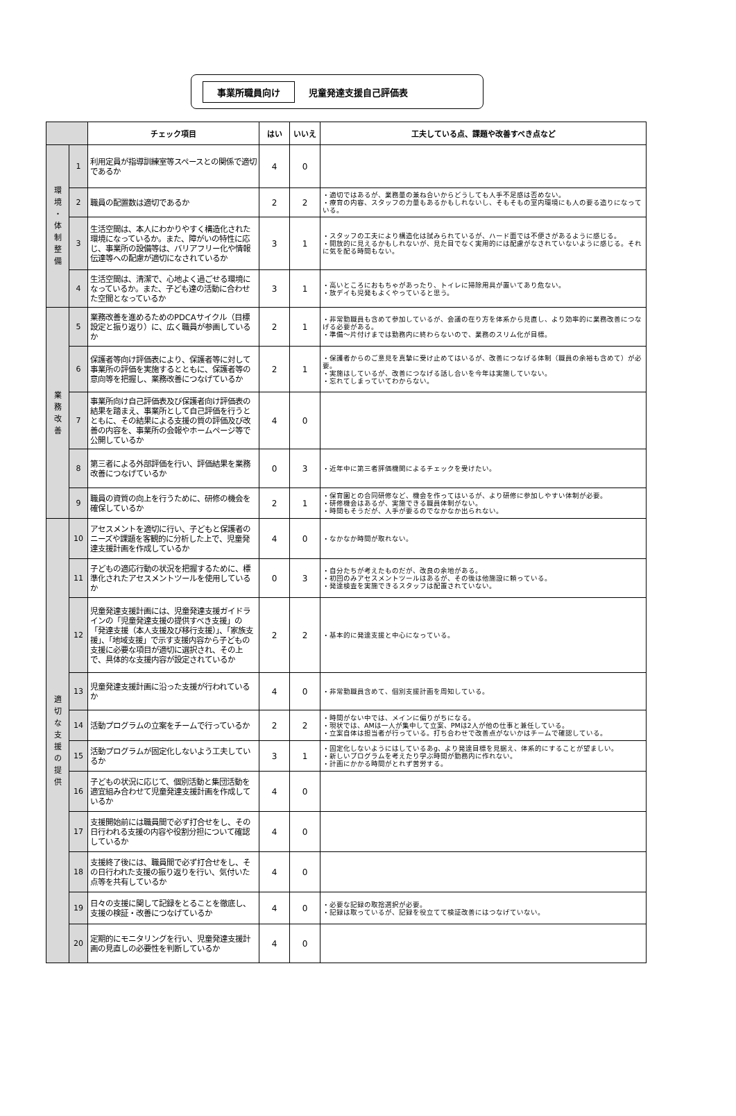事業所職員向け 児童発達支援自己評価表
| | | チェック項目 | はい | いいえ | 工夫している点、課題や改善すべき点など |
| --- | --- | --- | --- | --- | --- |
| 環 境 ・ 体 制 整 備 | 1 | 利用定員が指導訓練室等スペースとの関係で適切であるか | 4 | 0 | |
| | 2 | 職員の配置数は適切であるか | 2 | 2 | ・適切ではあるが、業務量の兼ね合いからどうしても人手不足感は否めない。 ・療育の内容、スタッフの力量もあるかもしれないし、そもそもの室内環境にも人の要る造りになっている。 |
| | 3 | 生活空間は、本人にわかりやすく構造化された環境になっているか。また、障がいの特性に応じ、事業所の設備等は、バリアフリー化や情報伝達等への配慮が適切になされているか | 3 | 1 | ・スタッフの工夫により構造化は試みられているが、ハード面では不便さがあるように感じる。 ・開放的に見えるかもしれないが、見た目でなく実用的には配慮がなされていないように感じる。それに気を配る時間もない。 |
| | 4 | 生活空間は、清潔で、心地よく過ごせる環境になっているか。また、子ども達の活動に合わせた空間となっているか | 3 | 1 | ・高いところにおもちゃがあったり、トイレに掃除用具が置いてあり危ない。 ・放デイも児発もよくやっていると思う。 |
| 業 務 改 善 | 5 | 業務改善を進めるためのPDCAサイクル（目標設定と振り返り）に、広く職員が参画しているか | 2 | 1 | ・非常勤職員も含めて参加しているが、会議の在り方を体系から見直し、より効率的に業務改善につなげる必要がある。 ・準備～片付けまでは勤務内に終わらないので、業務のスリム化が目標。 |
| | 6 | 保護者等向け評価表により、保護者等に対して事業所の評価を実施するとともに、保護者等の意向等を把握し、業務改善につなげているか | 2 | 1 | ・保護者からのご意見を真摯に受け止めてはいるが、改善につなげる体制（職員の余裕も含めて）が必要。 ・実施はしているが、改善につなげる話し合いを今年は実施していない。 ・忘れてしまっていてわからない。 |
| | 7 | 事業所向け自己評価表及び保護者向け評価表の結果を踏まえ、事業所として自己評価を行うとともに、その結果による支援の質の評価及び改善の内容を、事業所の会報やホームページ等で公開しているか | 4 | 0 | |
| | 8 | 第三者による外部評価を行い、評価結果を業務改善につなげているか | 0 | 3 | ・近年中に第三者評価機関によるチェックを受けたい。 |
| | 9 | 職員の資質の向上を行うために、研修の機会を確保しているか | 2 | 1 | ・保育園との合同研修など、機会を作ってはいるが、より研修に参加しやすい体制が必要。 ・研修機会はあるが、実施できる職員体制がない。 ・時間もそうだが、人手が要るのでなかなか出られない。 |
| 適 切 な 支 援 の 提 供 | 10 | アセスメントを適切に行い、子どもと保護者のニーズや課題を客観的に分析した上で、児童発達支援計画を作成しているか | 4 | 0 | ・なかなか時間が取れない。 |
| | 11 | 子どもの適応行動の状況を把握するために、標準化されたアセスメントツールを使用しているか | 0 | 3 | ・自分たちが考えたものだが、改良の余地がある。 ・初回のみアセスメントツールはあるが、その後は他施設に頼っている。 ・発達検査を実施できるスタッフは配置されていない。 |
| | 12 | 児童発達支援計画には、児童発達支援ガイドラインの「児童発達支援の提供すべき支援」の「発達支援（本人支援及び移行支援）」、「家族支援」、「地域支援」で示す支援内容から子どもの支援に必要な項目が適切に選択され、その上で、具体的な支援内容が設定されているか | 2 | 2 | ・基本的に発達支援と中心になっている。 |
| | 13 | 児童発達支援計画に沿った支援が行われているか | 4 | 0 | ・非常勤職員含めて、個別支援計画を周知している。 |
| | 14 | 活動プログラムの立案をチームで行っているか | 2 | 2 | ・時間がない中では、メインに偏りがちになる。 ・現状では、AMは一人が集中して立案、PMは2人が他の仕事と兼任している。 ・立案自体は担当者が行っている。打ち合わせで改善点がないかはチームで確認している。 |
| | 15 | 活動プログラムが固定化しないよう工夫しているか | 3 | 1 | ・固定化しないようにはしているあg、より発達目標を見据え、体系的にすることが望ましい。 ・新しいプログラムを考えたり学ぶ時間が勤務内に作れない。 ・計画にかかる時間がとれず苦労する。 |
| | 16 | 子どもの状況に応じて、個別活動と集団活動を適宜組み合わせて児童発達支援計画を作成しているか | 4 | 0 | |
| | 17 | 支援開始前には職員間で必ず打合せをし、その日行われる支援の内容や役割分担について確認しているか | 4 | 0 | |
| | 18 | 支援終了後には、職員間で必ず打合せをし、その日行われた支援の振り返りを行い、気付いた点等を共有しているか | 4 | 0 | |
| | 19 | 日々の支援に関して記録をとることを徹底し、支援の検証・改善につなげているか | 4 | 0 | ・必要な記録の取捨選択が必要。 ・記録は取っているが、記録を役立てて検証改善にはつなげていない。 |
| | 20 | 定期的にモニタリングを行い、児童発達支援計画の見直しの必要性を判断しているか | 4 | 0 | |